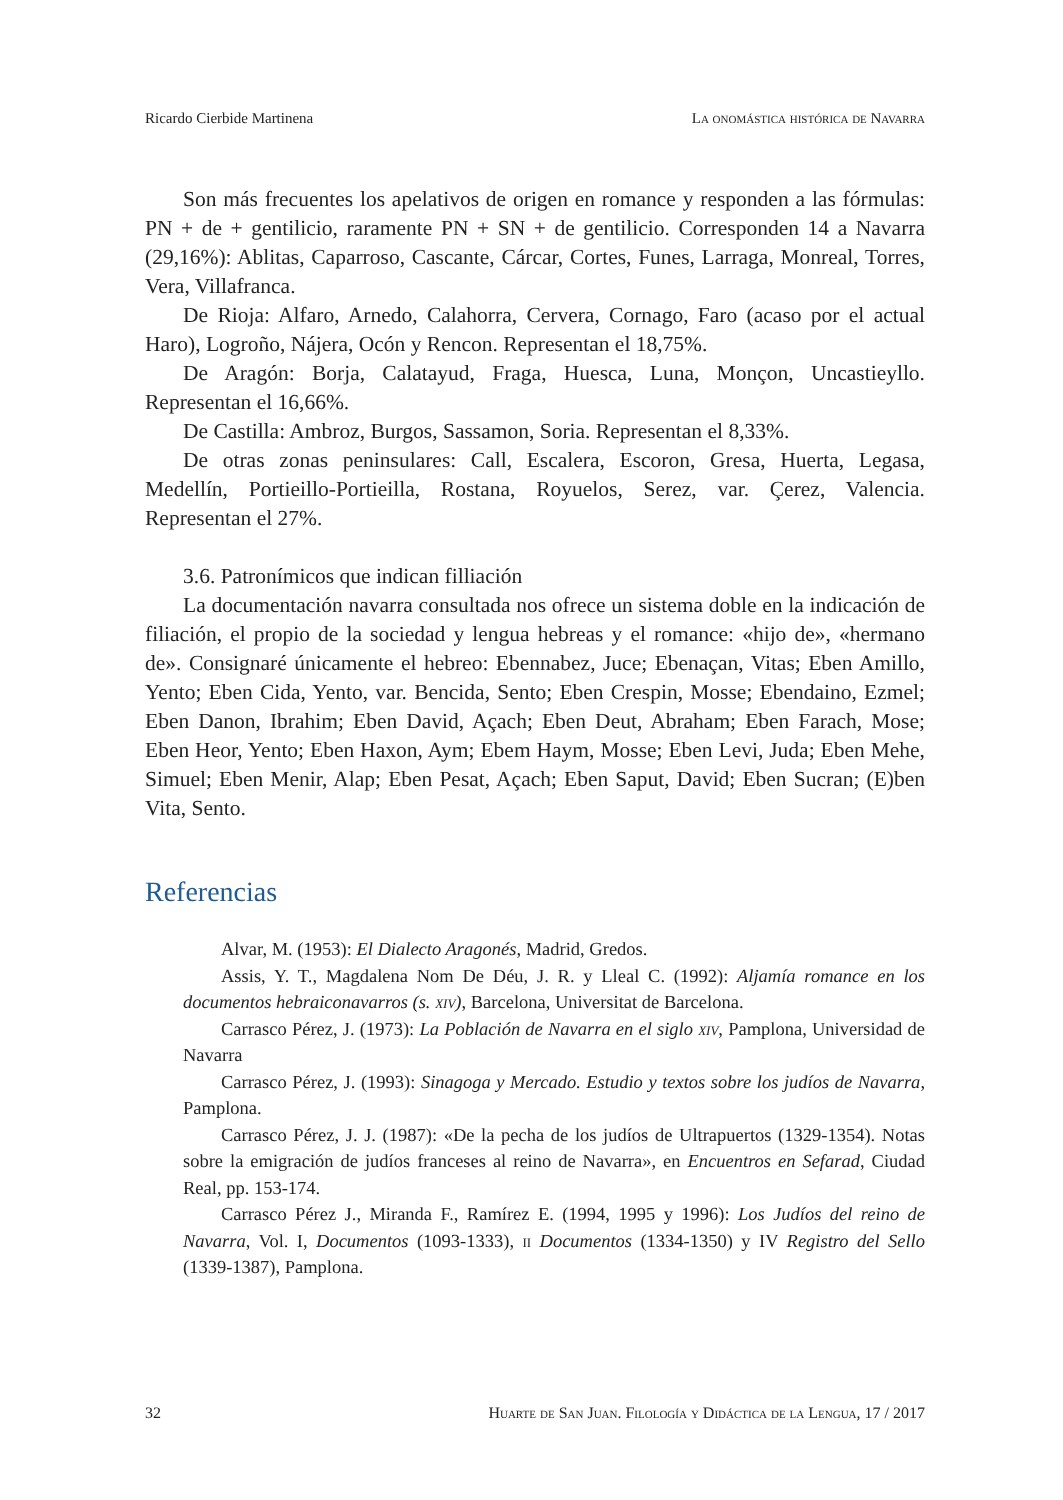Ricardo Cierbide Martinena La onomástica histórica de Navarra
Son más frecuentes los apelativos de origen en romance y responden a las fórmulas: PN + de + gentilicio, raramente PN + SN + de gentilicio. Corresponden 14 a Navarra (29,16%): Ablitas, Caparroso, Cascante, Cárcar, Cortes, Funes, Larraga, Monreal, Torres, Vera, Villafranca.
De Rioja: Alfaro, Arnedo, Calahorra, Cervera, Cornago, Faro (acaso por el actual Haro), Logroño, Nájera, Ocón y Rencon. Representan el 18,75%.
De Aragón: Borja, Calatayud, Fraga, Huesca, Luna, Monçon, Uncastieyllo. Representan el 16,66%.
De Castilla: Ambroz, Burgos, Sassamon, Soria. Representan el 8,33%.
De otras zonas peninsulares: Call, Escalera, Escoron, Gresa, Huerta, Legasa, Medellín, Portieillo-Portieilla, Rostana, Royuelos, Serez, var. Çerez, Valencia. Representan el 27%.
3.6. Patronímicos que indican filliación
La documentación navarra consultada nos ofrece un sistema doble en la indicación de filiación, el propio de la sociedad y lengua hebreas y el romance: «hijo de», «hermano de». Consignaré únicamente el hebreo: Ebennabez, Juce; Ebenaçan, Vitas; Eben Amillo, Yento; Eben Cida, Yento, var. Bencida, Sento; Eben Crespin, Mosse; Ebendaino, Ezmel; Eben Danon, Ibrahim; Eben David, Açach; Eben Deut, Abraham; Eben Farach, Mose; Eben Heor, Yento; Eben Haxon, Aym; Ebem Haym, Mosse; Eben Levi, Juda; Eben Mehe, Simuel; Eben Menir, Alap; Eben Pesat, Açach; Eben Saput, David; Eben Sucran; (E)ben Vita, Sento.
Referencias
Alvar, M. (1953): El Dialecto Aragonés, Madrid, Gredos.
Assis, Y. T., Magdalena Nom De Déu, J. R. y Lleal C. (1992): Aljamía romance en los documentos hebraiconavarros (s. xiv), Barcelona, Universitat de Barcelona.
Carrasco Pérez, J. (1973): La Población de Navarra en el siglo xiv, Pamplona, Universidad de Navarra
Carrasco Pérez, J. (1993): Sinagoga y Mercado. Estudio y textos sobre los judíos de Navarra, Pamplona.
Carrasco Pérez, J. J. (1987): «De la pecha de los judíos de Ultrapuertos (1329-1354). Notas sobre la emigración de judíos franceses al reino de Navarra», en Encuentros en Sefarad, Ciudad Real, pp. 153-174.
Carrasco Pérez J., Miranda F., Ramírez E. (1994, 1995 y 1996): Los Judíos del reino de Navarra, Vol. I, Documentos (1093-1333), ii Documentos (1334-1350) y IV Registro del Sello (1339-1387), Pamplona.
32 Huarte de San Juan. Filología y Didáctica de la Lengua, 17 / 2017